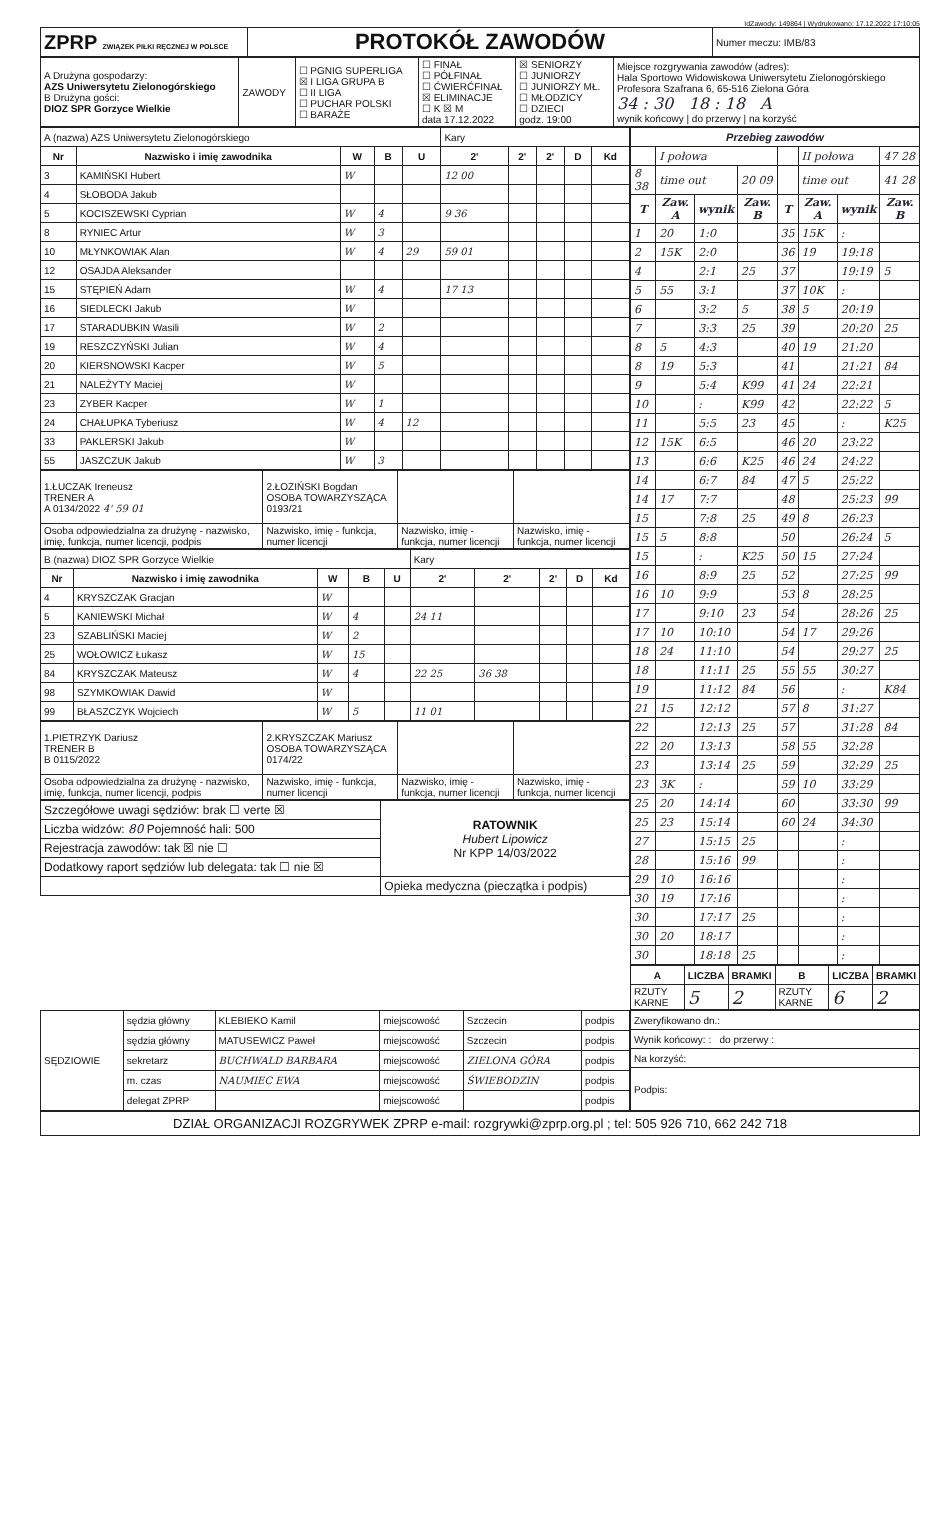IdZawody: 149864 | Wydrukowano: 17.12.2022 17:10:05
| ZPRP ZWIĄZEK PIŁKI RĘCZNEJ W POLSCE | PROTOKÓŁ ZAWODÓW | Numer meczu: IMB/83 |
| A Drużyna gospodarzy: AZS Uniwersytetu Zielonogórskiego B Drużyna gości: DIOZ SPR Gorzyce Wielkie | ZAWODY | ☐ PGNIG SUPERLIGA ☒ I LIGA GRUPA B ☐ II LIGA ☐ PUCHAR POLSKI ☐ BARAŻE | ☐ FINAŁ ☐ PÓŁFINAŁ ☐ ĆWIERĆFINAŁ ☒ ELIMINACJE ☐ K ☒ M data 17.12.2022 | ☒ SENIORZY ☐ JUNIORZY ☐ JUNIORZY MŁ. ☐ MŁODZICY ☐ DZIECI godz. 19:00 | Miejsce rozgrywania zawodów (adres): Hala Sportowo Widowiskowa Uniwersytetu Zielonogórskiego Profesora Szafrana 6, 65-516 Zielona Góra 34 : 30 18 : 18 A wynik końcowy / do przerwy / na korzyść |
| A (nazwa) AZS Uniwersytetu Zielonogórskiego | | | | | Kary | | | | |
| Nr | Nazwisko i imię zawodnika | W | B | U | 2' | 2' | 2' | D | Kd |
| 3 | KAMIŃSKI Hubert | W | | | 12 00 | | | | |
| 4 | SŁOBODA Jakub | | | | | | | | |
| 5 | KOCISZEWSKI Cyprian | W | 4 | | 9 36 | | | | |
| 8 | RYNIEC Artur | W | 3 | | | | | | |
| 10 | MŁYNKOWIAK Alan | W | 4 | 29 | 59 01 | | | | |
| 12 | OSAJDA Aleksander | | | | | | | | |
| 15 | STĘPIEŃ Adam | W | 4 | | 17 13 | | | | |
| 16 | SIEDLECKI Jakub | W | | | | | | | |
| 17 | STARADUBKIN Wasili | W | 2 | | | | | | |
| 19 | RESZCZYŃSKI Julian | W | 4 | | | | | | |
| 20 | KIERSNOWSKI Kacper | W | 5 | | | | | | |
| 21 | NALEŻYTY Maciej | W | | | | | | | |
| 23 | ZYBER Kacper | W | 1 | | | | | | |
| 24 | CHAŁUPKA Tyberiusz | W | 4 | 12 | | | | | |
| 33 | PAKLERSKI Jakub | W | | | | | | | |
| 55 | JASZCZUK Jakub | W | 3 | | | | | | |
| 1.ŁUCZAK Ireneusz TRENER A A 0134/2022 4' 59 01 | 2.ŁOZIŃSKI Bogdan OSOBA TOWARZYSZĄCA 0193/21 | | |
| Osoba odpowiedzialna za drużynę - nazwisko, imię, funkcja, numer licencji, podpis | Nazwisko, imię - funkcja, numer licencji | Nazwisko, imię - funkcja, numer licencji | Nazwisko, imię - funkcja, numer licencji |
| B (nazwa) DIOZ SPR Gorzyce Wielkie | | | | | Kary | | | | |
| Nr | Nazwisko i imię zawodnika | W | B | U | 2' | 2' | 2' | D | Kd |
| 4 | KRYSZCZAK Gracjan | W | | | | | | | |
| 5 | KANIEWSKI Michał | W | 4 | | 24 11 | | | | |
| 23 | SZABLIŃSKI Maciej | W | 2 | | | | | | |
| 25 | WOŁOWICZ Łukasz | W | 15 | | | | | | |
| 84 | KRYSZCZAK Mateusz | W | 4 | | 22 25 | 36 38 | | | |
| 98 | SZYMKOWIAK Dawid | W | | | | | | | |
| 99 | BŁASZCZYK Wojciech | W | 5 | | 11 01 | | | | |
| 1.PIETRZYK Dariusz TRENER B B 0115/2022 | 2.KRYSZCZAK Mariusz OSOBA TOWARZYSZĄCA 0174/22 | | |
| Osoba odpowiedzialna za drużynę - nazwisko, imię, funkcja, numer licencji, podpis | Nazwisko, imię - funkcja, numer licencji | Nazwisko, imię - funkcja, numer licencji | Nazwisko, imię - funkcja, numer licencji |
| Szczegółowe uwagi sędziów: brak ☐ verte ☒ | RATOWNIK Hubert Lipowicz Nr KPP 14/03/2022 |
| Liczba widzów: 80 Pojemność hali: 500 | |
| Rejestracja zawodów: tak ☒ nie ☐ | |
| Dodatkowy raport sędziów lub delegata: tak ☐ nie ☒ | |
| | Opieka medyczna (pieczątka i podpis) |
| Przebieg zawodów | | | | | | | |
| --- | --- | --- | --- | --- | --- | --- | --- |
| | I połowa | | | | II połowa | | 47 28 |
| 8 38 | time out | | 20 09 | | time out | | 41 28 |
| T | Zaw. A | wynik | Zaw. B | T | Zaw. A | wynik | Zaw. B |
| 1 | 20 | 1:0 | | 35 | 15K | : | |
| 2 | 15K | 2:0 | | 36 | 19 | 19:18 | |
| 4 | | 2:1 | 25 | 37 | | 19:19 | 5 |
| 5 | 55 | 3:1 | | 37 | 10K | : | |
| 6 | | 3:2 | 5 | 38 | 5 | 20:19 | |
| 7 | | 3:3 | 25 | 39 | | 20:20 | 25 |
| 8 | 5 | 4:3 | | 40 | 19 | 21:20 | |
| 8 | 19 | 5:3 | | 41 | | 21:21 | 84 |
| 9 | | 5:4 | K99 | 41 | 24 | 22:21 | |
| 10 | | : | K99 | 42 | | 22:22 | 5 |
| 11 | | 5:5 | 23 | 45 | | : | K25 |
| 12 | 15K | 6:5 | | 46 | 20 | 23:22 | |
| 13 | | 6:6 | K25 | 46 | 24 | 24:22 | |
| 14 | | 6:7 | 84 | 47 | 5 | 25:22 | |
| 14 | 17 | 7:7 | | 48 | | 25:23 | 99 |
| 15 | | 7:8 | 25 | 49 | 8 | 26:23 | |
| 15 | 5 | 8:8 | | 50 | | 26:24 | 5 |
| 15 | | : | K25 | 50 | 15 | 27:24 | |
| 16 | | 8:9 | 25 | 52 | | 27:25 | 99 |
| 16 | 10 | 9:9 | | 53 | 8 | 28:25 | |
| 17 | | 9:10 | 23 | 54 | | 28:26 | 25 |
| 17 | 10 | 10:10 | | 54 | 17 | 29:26 | |
| 18 | 24 | 11:10 | | 54 | | 29:27 | 25 |
| 18 | | 11:11 | 25 | 55 | 55 | 30:27 | |
| 19 | | 11:12 | 84 | 56 | | : | K84 |
| 21 | 15 | 12:12 | | 57 | 8 | 31:27 | |
| 22 | | 12:13 | 25 | 57 | | 31:28 | 84 |
| 22 | 20 | 13:13 | | 58 | 55 | 32:28 | |
| 23 | | 13:14 | 25 | 59 | | 32:29 | 25 |
| 23 | 3K | : | | 59 | 10 | 33:29 | |
| 25 | 20 | 14:14 | | 60 | | 33:30 | 99 |
| 25 | 23 | 15:14 | | 60 | 24 | 34:30 | |
| 27 | | 15:15 | 25 | | | : | |
| 28 | | 15:16 | 99 | | | : | |
| 29 | 10 | 16:16 | | | | : | |
| 30 | 19 | 17:16 | | | | : | |
| 30 | | 17:17 | 25 | | | : | |
| 30 | 20 | 18:17 | | | | : | |
| 30 | | 18:18 | 25 | | | : | |
| A | LICZBA | BRAMKI | B | LICZBA | BRAMKI |
| --- | --- | --- | --- | --- | --- |
| RZUTY KARNE | 5 | 2 | RZUTY KARNE | 6 | 2 |
| SĘDZIOWIE | sędzia główny | KLEBIEKO Kamil | miejscowość | Szczecin | podpis |
| | sędzia główny | MATUSEWICZ Paweł | miejscowość | Szczecin | podpis |
| | sekretarz | BUCHWALD BARBARA | miejscowość | ZIELONA GÓRA | podpis |
| | m. czas | NAUMIEC EWA | miejscowość | ŚWIEBODZIN | podpis |
| | delegat ZPRP | | miejscowość | | podpis |
| Zweryfikowano dn.: |
| Wynik końcowy: : do przerwy : |
| Na korzyść: |
| Podpis: |
DZIAŁ ORGANIZACJI ROZGRYWEK ZPRP e-mail: rozgrywki@zprp.org.pl ; tel: 505 926 710, 662 242 718